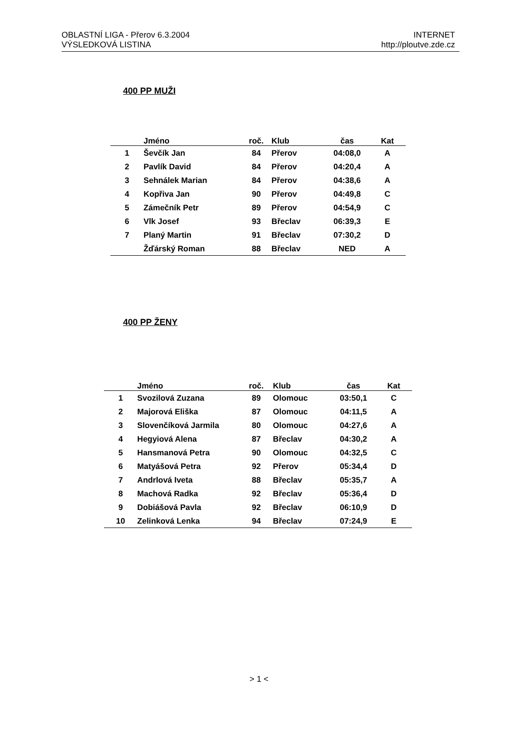OBLASTNÍ LIGA - Přerov 6.3.2004
VÝSLEDKOVÁ LISTINA
INTERNET
http://ploutve.zde.cz
400 PP MUŽI
| | Jméno | roč. | Klub | čas | Kat |
| --- | --- | --- | --- | --- | --- |
| 1 | Ševčík Jan | 84 | Přerov | 04:08,0 | A |
| 2 | Pavlík David | 84 | Přerov | 04:20,4 | A |
| 3 | Sehnálek Marian | 84 | Přerov | 04:38,6 | A |
| 4 | Kopřiva Jan | 90 | Přerov | 04:49,8 | C |
| 5 | Zámečník Petr | 89 | Přerov | 04:54,9 | C |
| 6 | Vlk Josef | 93 | Břeclav | 06:39,3 | E |
| 7 | Planý Martin | 91 | Břeclav | 07:30,2 | D |
| | Žďárský Roman | 88 | Břeclav | NED | A |
400 PP ŽENY
| | Jméno | roč. | Klub | čas | Kat |
| --- | --- | --- | --- | --- | --- |
| 1 | Svozilová Zuzana | 89 | Olomouc | 03:50,1 | C |
| 2 | Majorová Eliška | 87 | Olomouc | 04:11,5 | A |
| 3 | Slovenčíková Jarmila | 80 | Olomouc | 04:27,6 | A |
| 4 | Hegyiová Alena | 87 | Břeclav | 04:30,2 | A |
| 5 | Hansmanová Petra | 90 | Olomouc | 04:32,5 | C |
| 6 | Matyášová Petra | 92 | Přerov | 05:34,4 | D |
| 7 | Andrlová Iveta | 88 | Břeclav | 05:35,7 | A |
| 8 | Machová Radka | 92 | Břeclav | 05:36,4 | D |
| 9 | Dobiášová Pavla | 92 | Břeclav | 06:10,9 | D |
| 10 | Zelinková Lenka | 94 | Břeclav | 07:24,9 | E |
> 1 <